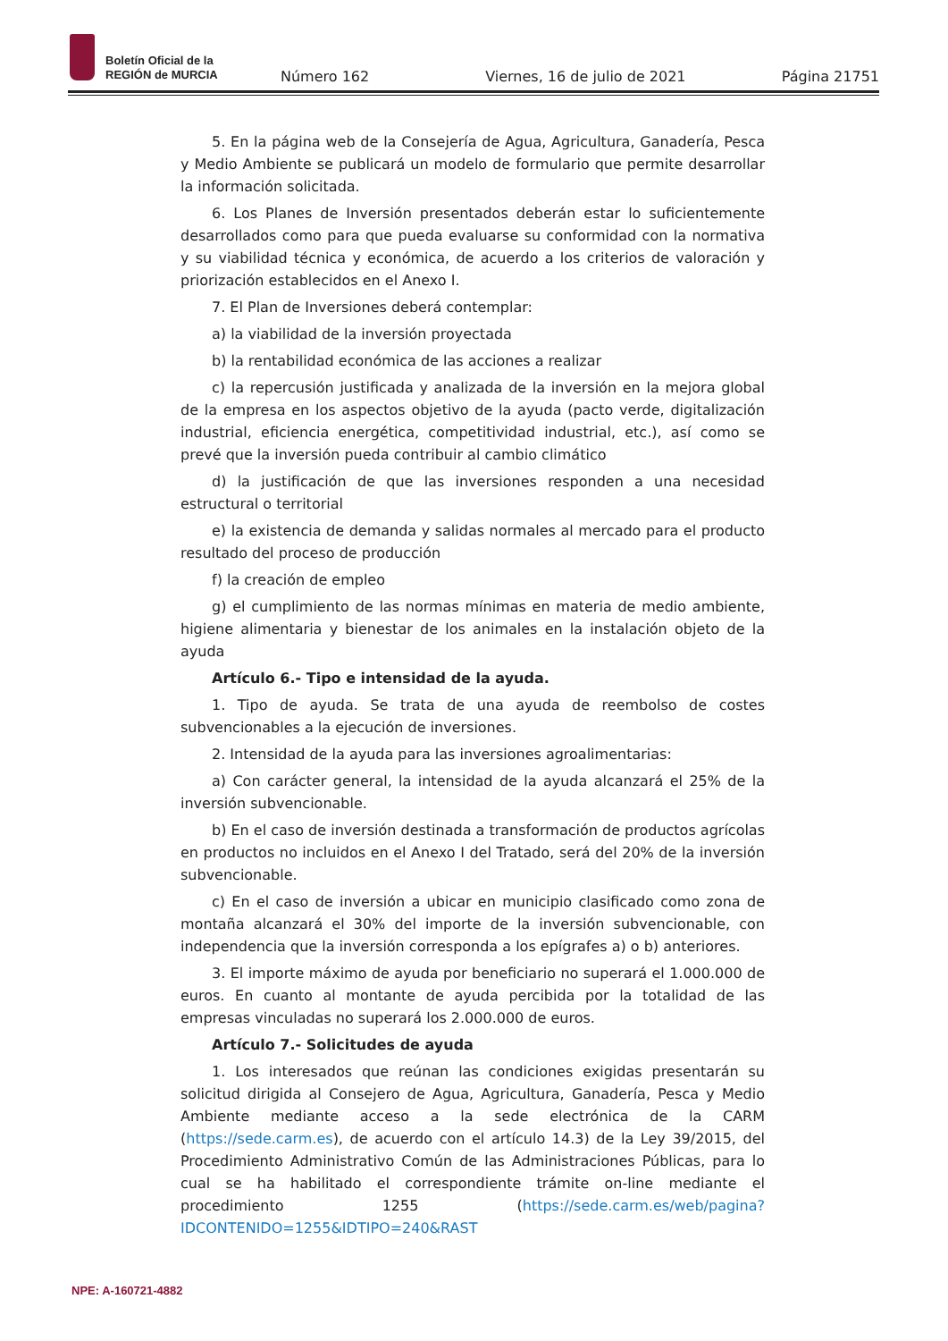Boletín Oficial de la
REGIÓN de MURCIA
Número 162 Viernes, 16 de julio de 2021 Página 21751
5. En la página web de la Consejería de Agua, Agricultura, Ganadería, Pesca y Medio Ambiente se publicará un modelo de formulario que permite desarrollar la información solicitada.
6. Los Planes de Inversión presentados deberán estar lo suficientemente desarrollados como para que pueda evaluarse su conformidad con la normativa y su viabilidad técnica y económica, de acuerdo a los criterios de valoración y priorización establecidos en el Anexo I.
7. El Plan de Inversiones deberá contemplar:
a) la viabilidad de la inversión proyectada
b) la rentabilidad económica de las acciones a realizar
c) la repercusión justificada y analizada de la inversión en la mejora global de la empresa en los aspectos objetivo de la ayuda (pacto verde, digitalización industrial, eficiencia energética, competitividad industrial, etc.), así como se prevé que la inversión pueda contribuir al cambio climático
d) la justificación de que las inversiones responden a una necesidad estructural o territorial
e) la existencia de demanda y salidas normales al mercado para el producto resultado del proceso de producción
f) la creación de empleo
g) el cumplimiento de las normas mínimas en materia de medio ambiente, higiene alimentaria y bienestar de los animales en la instalación objeto de la ayuda
Artículo 6.- Tipo e intensidad de la ayuda.
1. Tipo de ayuda. Se trata de una ayuda de reembolso de costes subvencionables a la ejecución de inversiones.
2. Intensidad de la ayuda para las inversiones agroalimentarias:
a) Con carácter general, la intensidad de la ayuda alcanzará el 25% de la inversión subvencionable.
b) En el caso de inversión destinada a transformación de productos agrícolas en productos no incluidos en el Anexo I del Tratado, será del 20% de la inversión subvencionable.
c) En el caso de inversión a ubicar en municipio clasificado como zona de montaña alcanzará el 30% del importe de la inversión subvencionable, con independencia que la inversión corresponda a los epígrafes a) o b) anteriores.
3. El importe máximo de ayuda por beneficiario no superará el 1.000.000 de euros. En cuanto al montante de ayuda percibida por la totalidad de las empresas vinculadas no superará los 2.000.000 de euros.
Artículo 7.- Solicitudes de ayuda
1. Los interesados que reúnan las condiciones exigidas presentarán su solicitud dirigida al Consejero de Agua, Agricultura, Ganadería, Pesca y Medio Ambiente mediante acceso a la sede electrónica de la CARM (https://sede.carm.es), de acuerdo con el artículo 14.3) de la Ley 39/2015, del Procedimiento Administrativo Común de las Administraciones Públicas, para lo cual se ha habilitado el correspondiente trámite on-line mediante el procedimiento 1255 (https://sede.carm.es/web/pagina?IDCONTENIDO=1255&IDTIPO=240&RAST
NPE: A-160721-4882